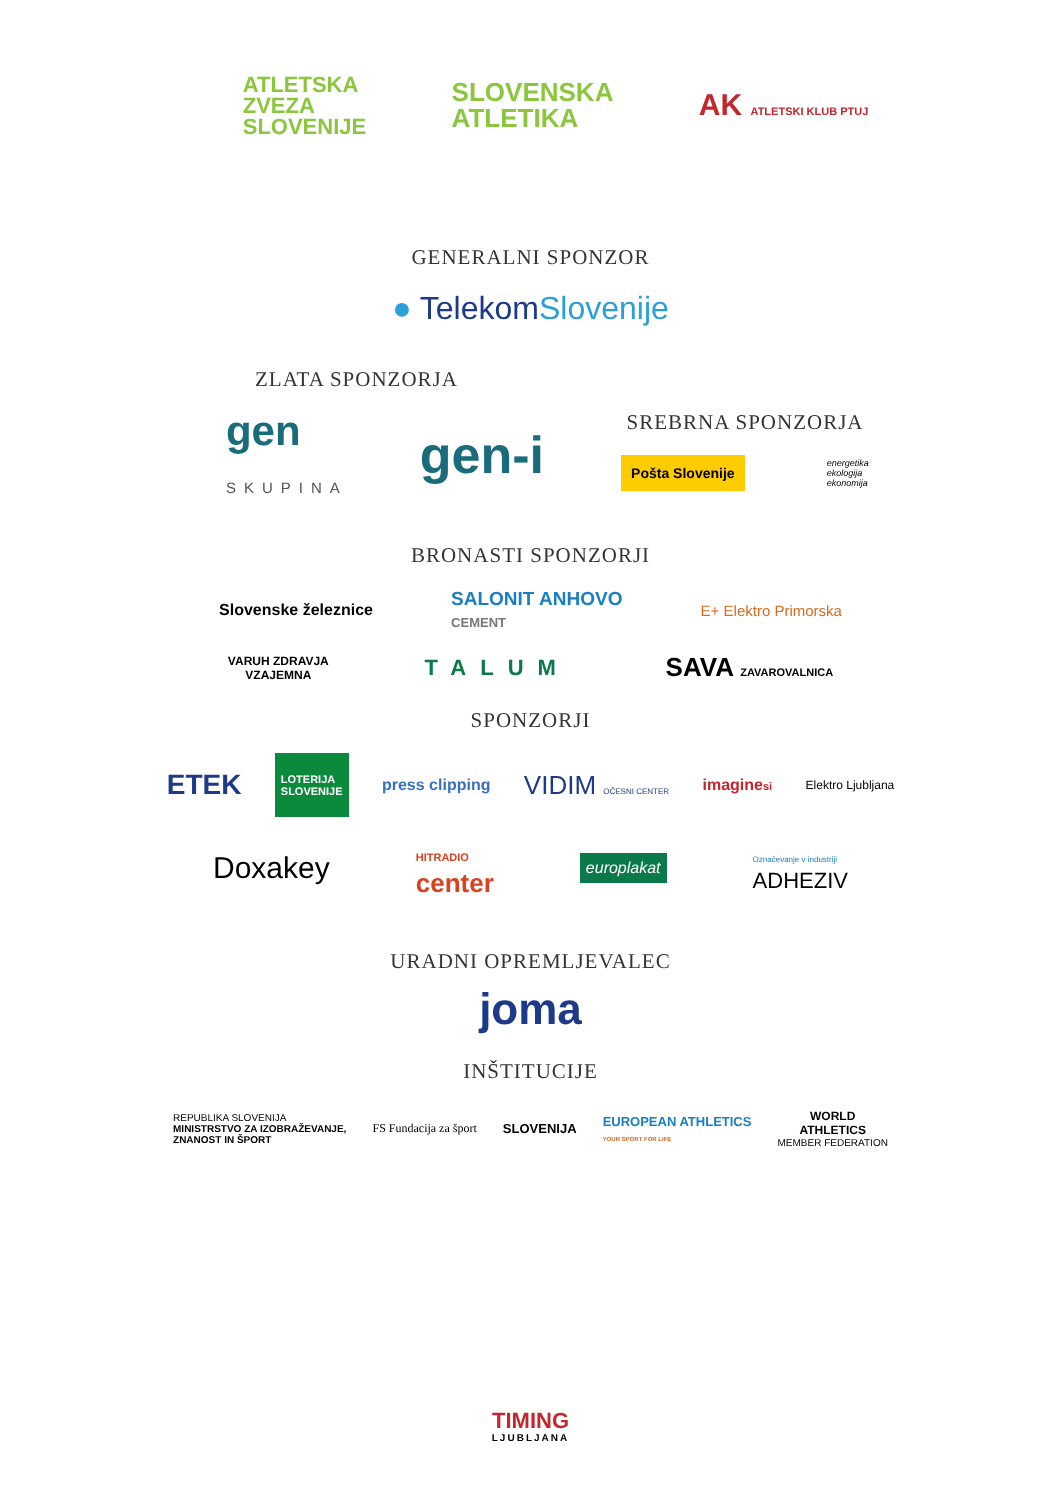ATLETSKA
ZVEZA
SLOVENIJE
SLOVENSKA
ATLETIKA
AK ATLETSKI KLUB PTUJ
GENERALNI SPONZOR
● TelekomSlovenije
ZLATA SPONZORJA
gen
SKUPINA
gen-i
SREBRNA SPONZORJA
Pošta Slovenije
energetika
ekologija
ekonomija
BRONASTI SPONZORJI
Slovenske železnice
SALONIT ANHOVO
CEMENT
E+ Elektro Primorska
VARUH ZDRAVJA
VZAJEMNA
TALUM
SAVA ZAVAROVALNICA
SPONZORJI
ETEK
LOTERIJA
SLOVENIJE
press clipping
VIDIM OČESNI CENTER
imaginesi Elektro Ljubljana
Doxakey
HITRADIO
center
europlakat
Označevanje v industriji
ADHEZIV
URADNI OPREMLJEVALEC
joma
INŠTITUCIJE
REPUBLIKA SLOVENIJA
MINISTRSTVO ZA IZOBRAŽEVANJE,
ZNANOST IN ŠPORT
FS Fundacija za šport SLOVENIJA
EUROPEAN ATHLETICS
YOUR SPORT FOR LIFE
WORLD
ATHLETICS
MEMBER FEDERATION
TIMING
LJUBLJANA